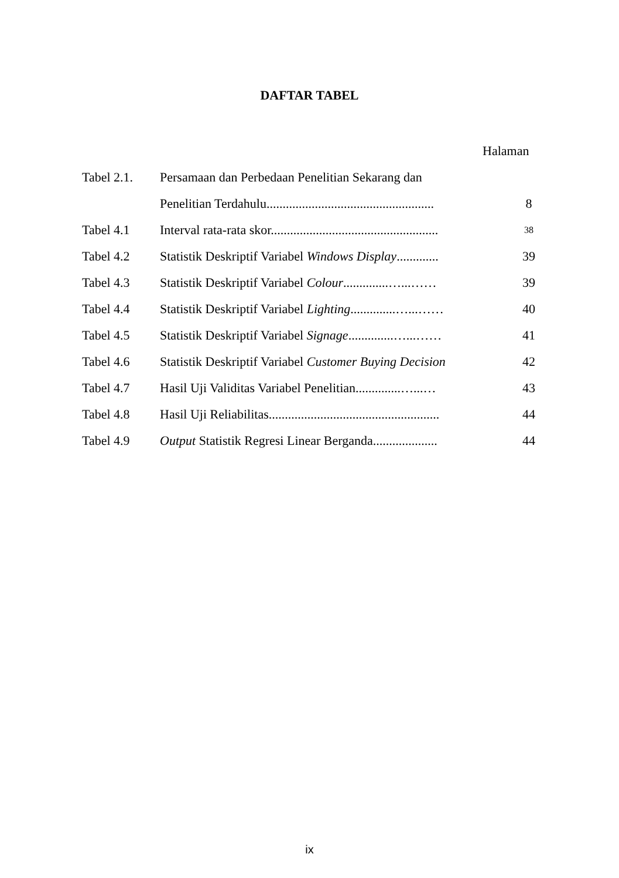DAFTAR TABEL
Halaman
| Tabel 2.1. | Persamaan dan Perbedaan Penelitian Sekarang dan | |
| | Penelitian Terdahulu.................................................... | 8 |
| Tabel 4.1 | Interval rata-rata skor.................................................... | 38 |
| Tabel 4.2 | Statistik Deskriptif Variabel Windows Display ............. | 39 |
| Tabel 4.3 | Statistik Deskriptif Variabel Colour ..............…...…… | 39 |
| Tabel 4.4 | Statistik Deskriptif Variabel Lighting ..............…...…… | 40 |
| Tabel 4.5 | Statistik Deskriptif Variabel Signage ..............…...…… | 41 |
| Tabel 4.6 | Statistik Deskriptif Variabel Customer Buying Decision | 42 |
| Tabel 4.7 | Hasil Uji Validitas Variabel Penelitian..............…...… | 43 |
| Tabel 4.8 | Hasil Uji Reliabilitas..................................................... | 44 |
| Tabel 4.9 | Output Statistik Regresi Linear Berganda.................... | 44 |
ix